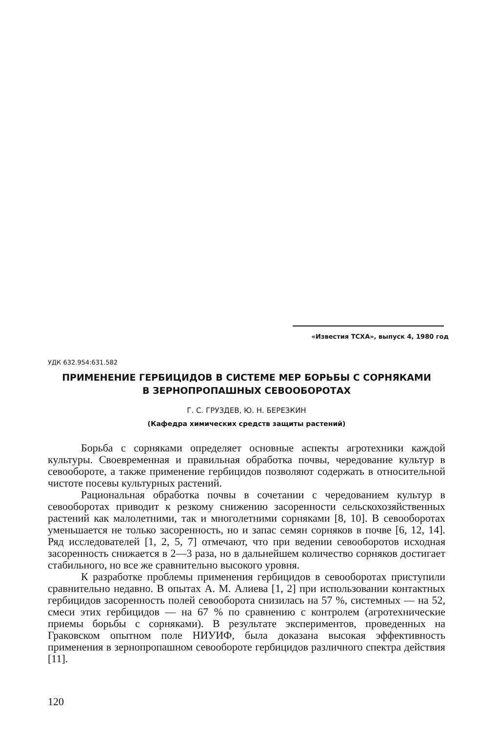«Известия ТСХА», выпуск 4, 1980 год
УДК 632.954:631.582
ПРИМЕНЕНИЕ ГЕРБИЦИДОВ В СИСТЕМЕ МЕР БОРЬБЫ С СОРНЯКАМИ
В ЗЕРНОПРОПАШНЫХ СЕВООБОРОТАХ
Г. С. ГРУЗДЕВ, Ю. Н. БЕРЕЗКИН
(Кафедра химических средств защиты растений)
Борьба с сорняками определяет основные аспекты агротехники каждой культуры. Своевременная и правильная обработка почвы, чередование культур в севообороте, а также применение гербицидов позволяют содержать в относительной чистоте посевы культурных растений.
Рациональная обработка почвы в сочетании с чередованием культур в севооборотах приводит к резкому снижению засоренности сельскохозяйственных растений как малолетними, так и многолетними сорняками [8, 10]. В севооборотах уменьшается не только засоренность, но и запас семян сорняков в почве [6, 12, 14]. Ряд исследователей [1, 2, 5, 7] отмечают, что при ведении севооборотов исходная засоренность снижается в 2—3 раза, но в дальнейшем количество сорняков достигает стабильного, но все же сравнительно высокого уровня.
К разработке проблемы применения гербицидов в севооборотах приступили сравнительно недавно. В опытах А. М. Алиева [1, 2] при использовании контактных гербицидов засоренность полей севооборота снизилась на 57 %, системных — на 52, смеси этих гербицидов — на 67 % по сравнению с контролем (агротехнические приемы борьбы с сорняками). В результате экспериментов, проведенных на Граковском опытном поле НИУИФ, была доказана высокая эффективность применения в зернопропашном севообороте гербицидов различного спектра действия [11].
120